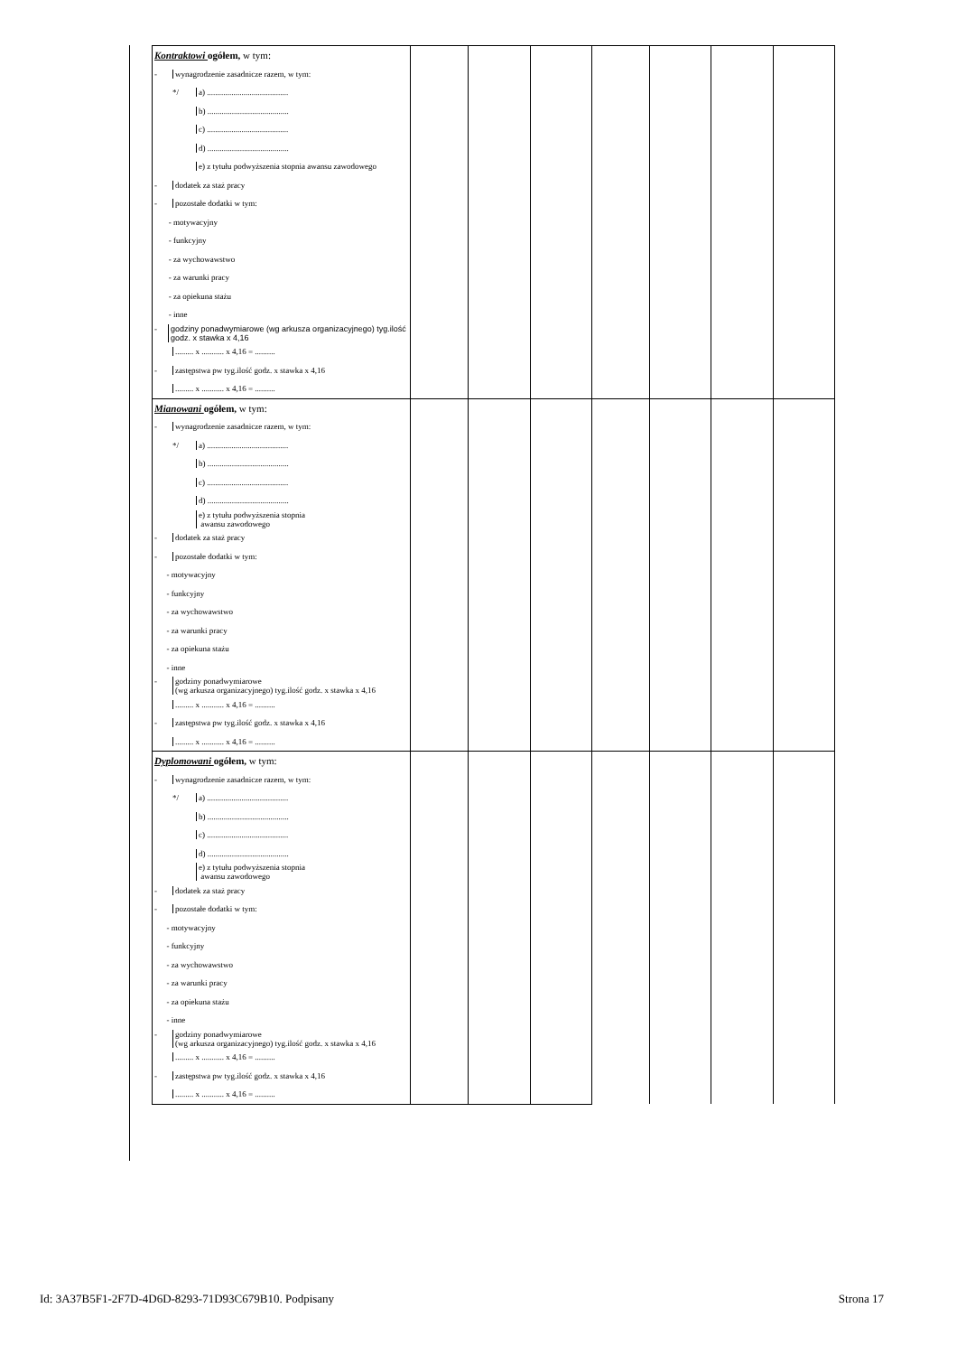| Kontraktowi ogółem, w tym: | | | | | | | |
| - wynagrodzenie zasadnicze razem, w tym: | | | | | | | |
| */ a) ........................................ | | | | | | | |
| b) ........................................ | | | | | | | |
| c) ........................................ | | | | | | | |
| d) ........................................ | | | | | | | |
| e) z tytułu podwyższenia stopnia awansu zawodowego | | | | | | | |
| - dodatek za staż pracy | | | | | | | |
| - pozostałe dodatki w tym: | | | | | | | |
| - motywacyjny | | | | | | | |
| - funkcyjny | | | | | | | |
| - za wychowawstwo | | | | | | | |
| - za warunki pracy | | | | | | | |
| - za opiekuna stażu | | | | | | | |
| - inne | | | | | | | |
| - godziny ponadwymiarowe (wg arkusza organizacyjnego) tyg.ilość godz. x stawka x 4,16 | | | | | | | |
| ......... x ........... x 4,16 = .......... | | | | | | | |
| - zastępstwa pw tyg.ilość godz. x stawka x 4,16 | | | | | | | |
| ......... x ........... x 4,16 = .......... | | | | | | | |
| Mianowani ogółem, w tym: | | | | | | | |
| - wynagrodzenie zasadnicze razem, w tym: | | | | | | | |
| */ a) ........................................ | | | | | | | |
| b) ........................................ | | | | | | | |
| c) ........................................ | | | | | | | |
| d) ........................................ | | | | | | | |
| e) z tytułu podwyższenia stopnia awansu zawodowego | | | | | | | |
| - dodatek za staż pracy | | | | | | | |
| - pozostałe dodatki w tym: | | | | | | | |
| - motywacyjny | | | | | | | |
| - funkcyjny | | | | | | | |
| - za wychowawstwo | | | | | | | |
| - za warunki pracy | | | | | | | |
| - za opiekuna stażu | | | | | | | |
| - inne | | | | | | | |
| - godziny ponadwymiarowe (wg arkusza organizacyjnego) tyg.ilość godz. x stawka x 4,16 | | | | | | | |
| ......... x ........... x 4,16 = .......... | | | | | | | |
| - zastępstwa pw tyg.ilość godz. x stawka x 4,16 | | | | | | | |
| ......... x ........... x 4,16 = .......... | | | | | | | |
| Dyplomowani ogółem, w tym: | | | | | | | |
| - wynagrodzenie zasadnicze razem, w tym: | | | | | | | |
| */ a) ........................................ | | | | | | | |
| b) ........................................ | | | | | | | |
| c) ........................................ | | | | | | | |
| d) ........................................ | | | | | | | |
| e) z tytułu podwyższenia stopnia awansu zawodowego | | | | | | | |
| - dodatek za staż pracy | | | | | | | |
| - pozostałe dodatki w tym: | | | | | | | |
| - motywacyjny | | | | | | | |
| - funkcyjny | | | | | | | |
| - za wychowawstwo | | | | | | | |
| - za warunki pracy | | | | | | | |
| - za opiekuna stażu | | | | | | | |
| - inne | | | | | | | |
| - godziny ponadwymiarowe (wg arkusza organizacyjnego) tyg.ilość godz. x stawka x 4,16 | | | | | | | |
| ......... x ........... x 4,16 = .......... | | | | | | | |
| - zastępstwa pw tyg.ilość godz. x stawka x 4,16 | | | | | | | |
| ......... x ........... x 4,16 = .......... | | | | | | | |
Id: 3A37B5F1-2F7D-4D6D-8293-71D93C679B10. Podpisany Strona 17